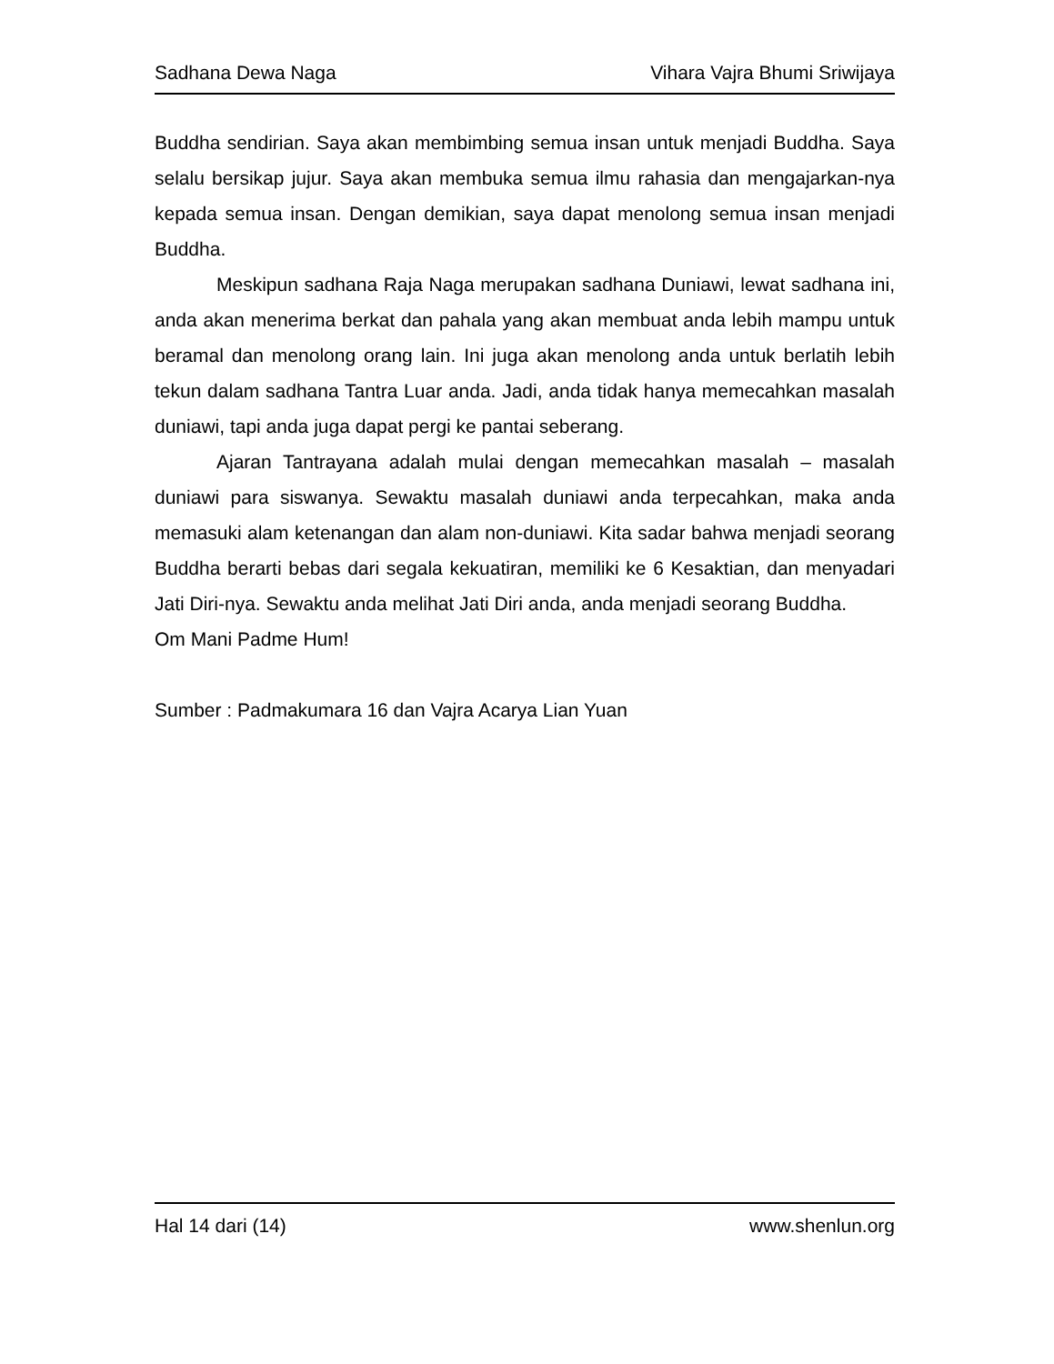Sadhana Dewa Naga Vihara Vajra Bhumi Sriwijaya
Buddha sendirian. Saya akan membimbing semua insan untuk menjadi Buddha. Saya selalu bersikap jujur. Saya akan membuka semua ilmu rahasia dan mengajarkan-nya kepada semua insan. Dengan demikian, saya dapat menolong semua insan menjadi Buddha.
Meskipun sadhana Raja Naga merupakan sadhana Duniawi, lewat sadhana ini, anda akan menerima berkat dan pahala yang akan membuat anda lebih mampu untuk beramal dan menolong orang lain. Ini juga akan menolong anda untuk berlatih lebih tekun dalam sadhana Tantra Luar anda. Jadi, anda tidak hanya memecahkan masalah duniawi, tapi anda juga dapat pergi ke pantai seberang.
Ajaran Tantrayana adalah mulai dengan memecahkan masalah – masalah duniawi para siswanya. Sewaktu masalah duniawi anda terpecahkan, maka anda memasuki alam ketenangan dan alam non-duniawi. Kita sadar bahwa menjadi seorang Buddha berarti bebas dari segala kekuatiran, memiliki ke 6 Kesaktian, dan menyadari Jati Diri-nya. Sewaktu anda melihat Jati Diri anda, anda menjadi seorang Buddha.
Om Mani Padme Hum!
Sumber : Padmakumara 16 dan Vajra Acarya Lian Yuan
Hal 14 dari (14) www.shenlun.org